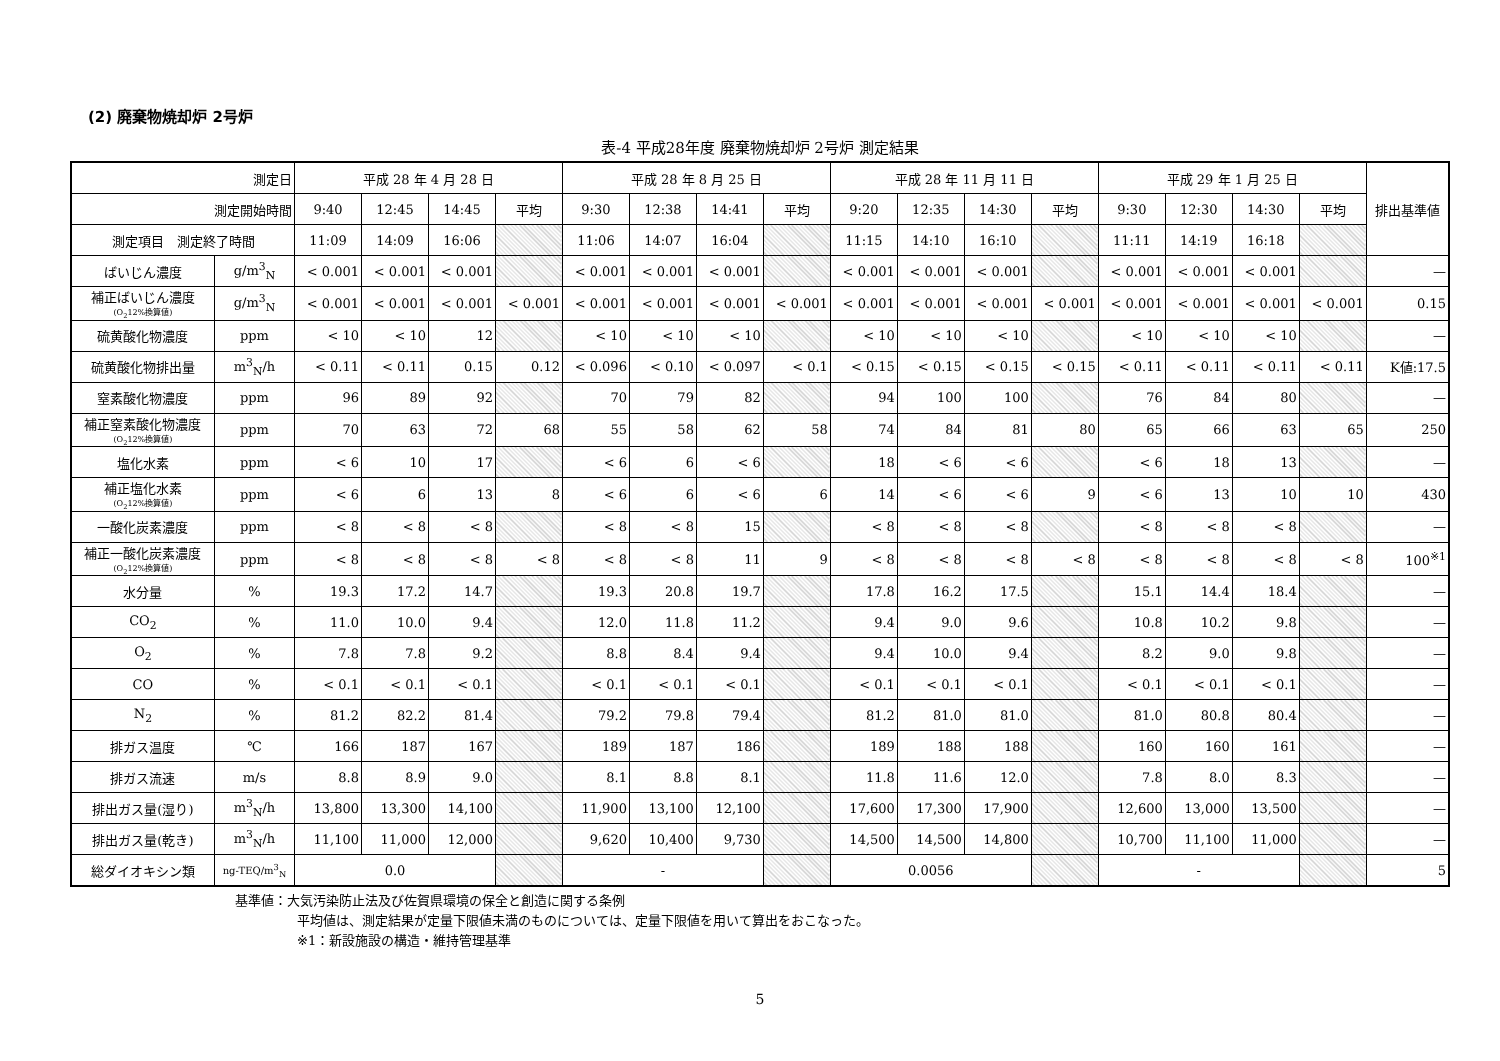(2) 廃棄物焼却炉 2号炉
表-4 平成28年度 廃棄物焼却炉 2号炉 測定結果
| 測定日 | | 平成 28 年 4 月 28 日 | | | | 平成 28 年 8 月 25 日 | | | | 平成 28 年 11 月 11 日 | | | | 平成 29 年 1 月 25 日 | | | | 排出基準値 |
| --- | --- | --- | --- | --- | --- | --- | --- | --- | --- | --- | --- | --- | --- | --- | --- | --- | --- | --- |
| 測定開始時間 | | 9:40 | 12:45 | 14:45 | 平均 | 9:30 | 12:38 | 14:41 | 平均 | 9:20 | 12:35 | 14:30 | 平均 | 9:30 | 12:30 | 14:30 | 平均 | |
| 測定項目 測定終了時間 | | 11:09 | 14:09 | 16:06 | | 11:06 | 14:07 | 16:04 | | 11:15 | 14:10 | 16:10 | | 11:11 | 14:19 | 16:18 | | |
| ばいじん濃度 | g/m<sup>3</sup><sub>N</sub> | < 0.001 | < 0.001 | < 0.001 | | < 0.001 | < 0.001 | < 0.001 | | < 0.001 | < 0.001 | < 0.001 | | < 0.001 | < 0.001 | < 0.001 | | — |
| 補正ばいじん濃度 (O<sub>2</sub>12%換算値) | g/m<sup>3</sup><sub>N</sub> | < 0.001 | < 0.001 | < 0.001 | < 0.001 | < 0.001 | < 0.001 | < 0.001 | < 0.001 | < 0.001 | < 0.001 | < 0.001 | < 0.001 | < 0.001 | < 0.001 | < 0.001 | < 0.001 | 0.15 |
| 硫黄酸化物濃度 | ppm | < 10 | < 10 | 12 | | < 10 | < 10 | < 10 | | < 10 | < 10 | < 10 | | < 10 | < 10 | < 10 | | — |
| 硫黄酸化物排出量 | m<sup>3</sup><sub>N</sub>/h | < 0.11 | < 0.11 | 0.15 | 0.12 | < 0.096 | < 0.10 | < 0.097 | < 0.1 | < 0.15 | < 0.15 | < 0.15 | < 0.15 | < 0.11 | < 0.11 | < 0.11 | < 0.11 | K値:17.5 |
| 窒素酸化物濃度 | ppm | 96 | 89 | 92 | | 70 | 79 | 82 | | 94 | 100 | 100 | | 76 | 84 | 80 | | — |
| 補正窒素酸化物濃度 (O<sub>2</sub>12%換算値) | ppm | 70 | 63 | 72 | 68 | 55 | 58 | 62 | 58 | 74 | 84 | 81 | 80 | 65 | 66 | 63 | 65 | 250 |
| 塩化水素 | ppm | < 6 | 10 | 17 | | < 6 | 6 | < 6 | | 18 | < 6 | < 6 | | < 6 | 18 | 13 | | — |
| 補正塩化水素 (O<sub>2</sub>12%換算値) | ppm | < 6 | 6 | 13 | 8 | < 6 | 6 | < 6 | 6 | 14 | < 6 | < 6 | 9 | < 6 | 13 | 10 | 10 | 430 |
| 一酸化炭素濃度 | ppm | < 8 | < 8 | < 8 | | < 8 | < 8 | 15 | | < 8 | < 8 | < 8 | | < 8 | < 8 | < 8 | | — |
| 補正一酸化炭素濃度 (O<sub>2</sub>12%換算値) | ppm | < 8 | < 8 | < 8 | < 8 | < 8 | < 8 | 11 | 9 | < 8 | < 8 | < 8 | < 8 | < 8 | < 8 | < 8 | < 8 | 100<sup>※1</sup> |
| 水分量 | % | 19.3 | 17.2 | 14.7 | | 19.3 | 20.8 | 19.7 | | 17.8 | 16.2 | 17.5 | | 15.1 | 14.4 | 18.4 | | — |
| CO<sub>2</sub> | % | 11.0 | 10.0 | 9.4 | | 12.0 | 11.8 | 11.2 | | 9.4 | 9.0 | 9.6 | | 10.8 | 10.2 | 9.8 | | — |
| O<sub>2</sub> | % | 7.8 | 7.8 | 9.2 | | 8.8 | 8.4 | 9.4 | | 9.4 | 10.0 | 9.4 | | 8.2 | 9.0 | 9.8 | | — |
| CO | % | < 0.1 | < 0.1 | < 0.1 | | < 0.1 | < 0.1 | < 0.1 | | < 0.1 | < 0.1 | < 0.1 | | < 0.1 | < 0.1 | < 0.1 | | — |
| N<sub>2</sub> | % | 81.2 | 82.2 | 81.4 | | 79.2 | 79.8 | 79.4 | | 81.2 | 81.0 | 81.0 | | 81.0 | 80.8 | 80.4 | | — |
| 排ガス温度 | ℃ | 166 | 187 | 167 | | 189 | 187 | 186 | | 189 | 188 | 188 | | 160 | 160 | 161 | | — |
| 排ガス流速 | m/s | 8.8 | 8.9 | 9.0 | | 8.1 | 8.8 | 8.1 | | 11.8 | 11.6 | 12.0 | | 7.8 | 8.0 | 8.3 | | — |
| 排出ガス量(湿り) | m<sup>3</sup><sub>N</sub>/h | 13,800 | 13,300 | 14,100 | | 11,900 | 13,100 | 12,100 | | 17,600 | 17,300 | 17,900 | | 12,600 | 13,000 | 13,500 | | — |
| 排出ガス量(乾き) | m<sup>3</sup><sub>N</sub>/h | 11,100 | 11,000 | 12,000 | | 9,620 | 10,400 | 9,730 | | 14,500 | 14,500 | 14,800 | | 10,700 | 11,100 | 11,000 | | — |
| 総ダイオキシン類 | ng-TEQ/m<sup>3</sup><sub>N</sub> | 0.0 | | | | - | | | | 0.0056 | | | | - | | | | 5 |
基準値：大気汚染防止法及び佐賀県環境の保全と創造に関する条例
平均値は、測定結果が定量下限値未満のものについては、定量下限値を用いて算出をおこなった。
※1：新設施設の構造・維持管理基準
5